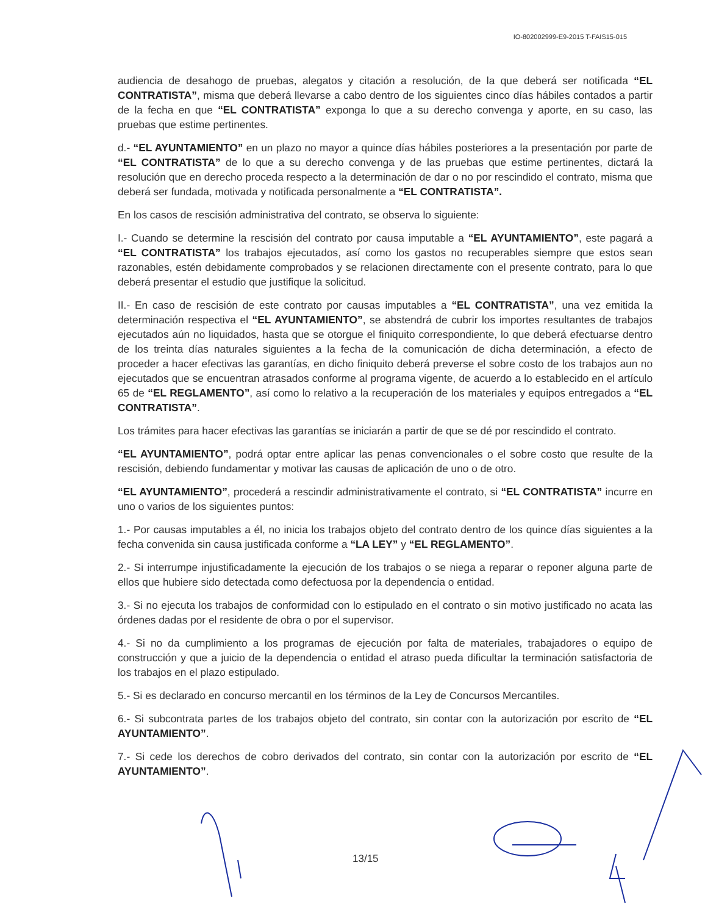IO-802002999-E9-2015 T-FAIS15-015
audiencia de desahogo de pruebas, alegatos y citación a resolución, de la que deberá ser notificada “EL CONTRATISTA”, misma que deberá llevarse a cabo dentro de los siguientes cinco días hábiles contados a partir de la fecha en que “EL CONTRATISTA” exponga lo que a su derecho convenga y aporte, en su caso, las pruebas que estime pertinentes.
d.- “EL AYUNTAMIENTO” en un plazo no mayor a quince días hábiles posteriores a la presentación por parte de “EL CONTRATISTA” de lo que a su derecho convenga y de las pruebas que estime pertinentes, dictará la resolución que en derecho proceda respecto a la determinación de dar o no por rescindido el contrato, misma que deberá ser fundada, motivada y notificada personalmente a “EL CONTRATISTA”.
En los casos de rescisión administrativa del contrato, se observa lo siguiente:
I.- Cuando se determine la rescisión del contrato por causa imputable a “EL AYUNTAMIENTO”, este pagará a “EL CONTRATISTA” los trabajos ejecutados, así como los gastos no recuperables siempre que estos sean razonables, estén debidamente comprobados y se relacionen directamente con el presente contrato, para lo que deberá presentar el estudio que justifique la solicitud.
II.- En caso de rescisión de este contrato por causas imputables a “EL CONTRATISTA”, una vez emitida la determinación respectiva el “EL AYUNTAMIENTO”, se abstendrá de cubrir los importes resultantes de trabajos ejecutados aún no liquidados, hasta que se otorgue el finiquito correspondiente, lo que deberá efectuarse dentro de los treinta días naturales siguientes a la fecha de la comunicación de dicha determinación, a efecto de proceder a hacer efectivas las garantías, en dicho finiquito deberá preverse el sobre costo de los trabajos aun no ejecutados que se encuentran atrasados conforme al programa vigente, de acuerdo a lo establecido en el artículo 65 de “EL REGLAMENTO”, así como lo relativo a la recuperación de los materiales y equipos entregados a “EL CONTRATISTA”.
Los trámites para hacer efectivas las garantías se iniciarán a partir de que se dé por rescindido el contrato.
“EL AYUNTAMIENTO”, podrá optar entre aplicar las penas convencionales o el sobre costo que resulte de la rescisión, debiendo fundamentar y motivar las causas de aplicación de uno o de otro.
“EL AYUNTAMIENTO”, procederá a rescindir administrativamente el contrato, si “EL CONTRATISTA” incurre en uno o varios de los siguientes puntos:
1.- Por causas imputables a él, no inicia los trabajos objeto del contrato dentro de los quince días siguientes a la fecha convenida sin causa justificada conforme a “LA LEY” y “EL REGLAMENTO”.
2.- Si interrumpe injustificadamente la ejecución de los trabajos o se niega a reparar o reponer alguna parte de ellos que hubiere sido detectada como defectuosa por la dependencia o entidad.
3.- Si no ejecuta los trabajos de conformidad con lo estipulado en el contrato o sin motivo justificado no acata las órdenes dadas por el residente de obra o por el supervisor.
4.- Si no da cumplimiento a los programas de ejecución por falta de materiales, trabajadores o equipo de construcción y que a juicio de la dependencia o entidad el atraso pueda dificultar la terminación satisfactoria de los trabajos en el plazo estipulado.
5.- Si es declarado en concurso mercantil en los términos de la Ley de Concursos Mercantiles.
6.- Si subcontrata partes de los trabajos objeto del contrato, sin contar con la autorización por escrito de “EL AYUNTAMIENTO”.
7.- Si cede los derechos de cobro derivados del contrato, sin contar con la autorización por escrito de “EL AYUNTAMIENTO”.
13/15